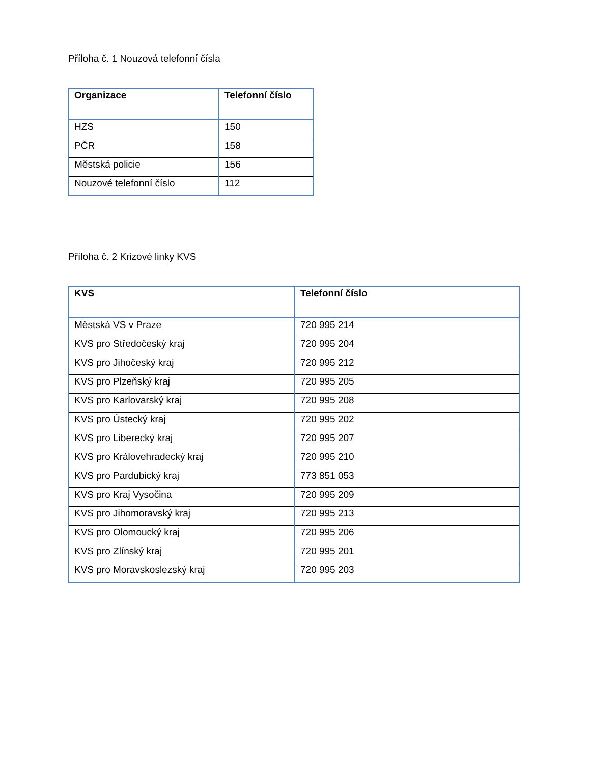Příloha č. 1 Nouzová telefonní čísla
| Organizace | Telefonní číslo |
| --- | --- |
| HZS | 150 |
| PČR | 158 |
| Městská policie | 156 |
| Nouzové telefonní číslo | 112 |
Příloha č. 2 Krizové linky KVS
| KVS | Telefonní číslo |
| --- | --- |
| Městská VS v Praze | 720 995 214 |
| KVS pro Středočeský kraj | 720 995 204 |
| KVS pro Jihočeský kraj | 720 995 212 |
| KVS pro Plzeňský kraj | 720 995 205 |
| KVS pro Karlovarský kraj | 720 995 208 |
| KVS pro Ústecký kraj | 720 995 202 |
| KVS pro Liberecký kraj | 720 995 207 |
| KVS pro Královehradecký kraj | 720 995 210 |
| KVS pro Pardubický kraj | 773 851 053 |
| KVS pro Kraj Vysočina | 720 995 209 |
| KVS pro Jihomoravský kraj | 720 995 213 |
| KVS pro Olomoucký kraj | 720 995 206 |
| KVS pro Zlínský kraj | 720 995 201 |
| KVS pro Moravskoslezský kraj | 720 995 203 |